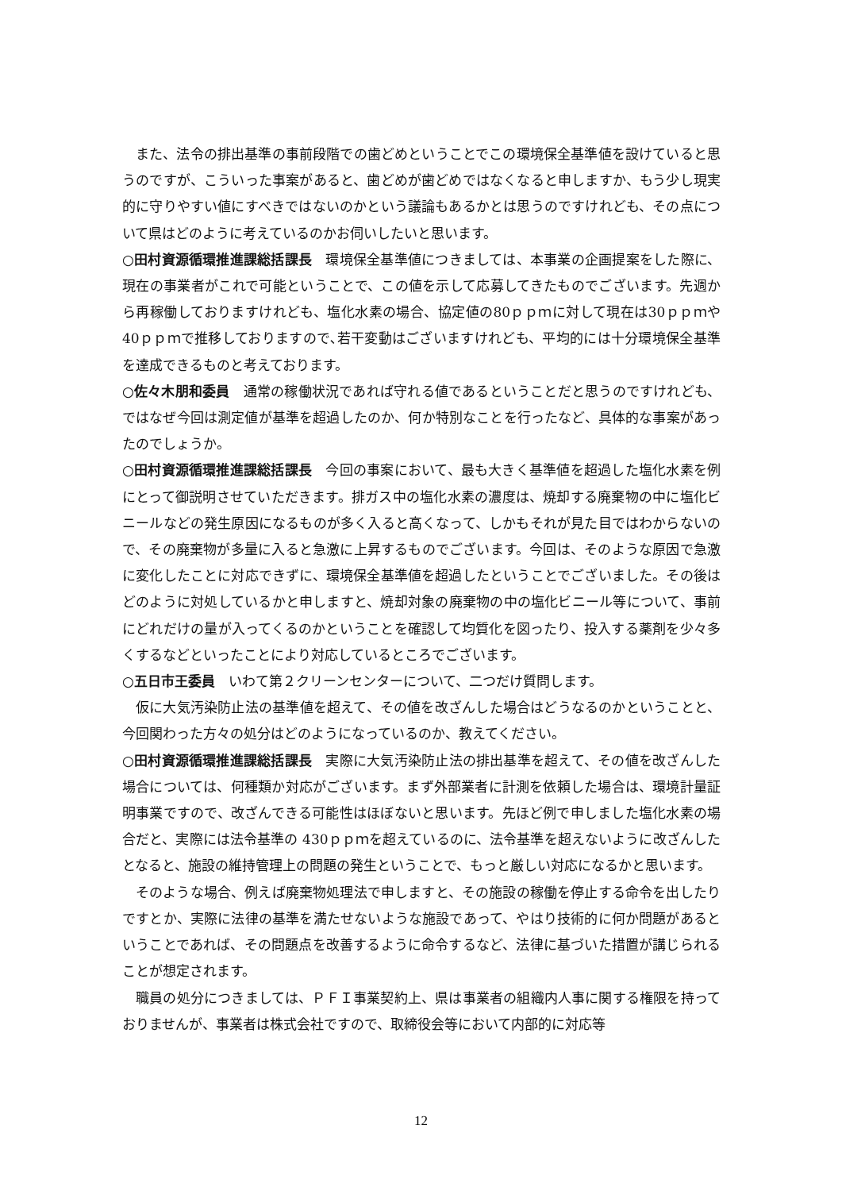また、法令の排出基準の事前段階での歯どめということでこの環境保全基準値を設けていると思うのですが、こういった事案があると、歯どめが歯どめではなくなると申しますか、もう少し現実的に守りやすい値にすべきではないのかという議論もあるかとは思うのですけれども、その点について県はどのように考えているのかお伺いしたいと思います。
○田村資源循環推進課総括課長　環境保全基準値につきましては、本事業の企画提案をした際に、現在の事業者がこれで可能ということで、この値を示して応募してきたものでございます。先週から再稼働しておりますけれども、塩化水素の場合、協定値の80ｐｐｍに対して現在は30ｐｐｍや40ｐｐｍで推移しておりますので､若干変動はございますけれども、平均的には十分環境保全基準を達成できるものと考えております。
○佐々木朋和委員　通常の稼働状況であれば守れる値であるということだと思うのですけれども、ではなぜ今回は測定値が基準を超過したのか、何か特別なことを行ったなど、具体的な事案があったのでしょうか。
○田村資源循環推進課総括課長　今回の事案において、最も大きく基準値を超過した塩化水素を例にとって御説明させていただきます。排ガス中の塩化水素の濃度は、焼却する廃棄物の中に塩化ビニールなどの発生原因になるものが多く入ると高くなって、しかもそれが見た目ではわからないので、その廃棄物が多量に入ると急激に上昇するものでございます。今回は、そのような原因で急激に変化したことに対応できずに、環境保全基準値を超過したということでございました。その後はどのように対処しているかと申しますと、焼却対象の廃棄物の中の塩化ビニール等について、事前にどれだけの量が入ってくるのかということを確認して均質化を図ったり、投入する薬剤を少々多くするなどといったことにより対応しているところでございます。
○五日市王委員　いわて第２クリーンセンターについて、二つだけ質問します。
仮に大気汚染防止法の基準値を超えて、その値を改ざんした場合はどうなるのかということと、今回関わった方々の処分はどのようになっているのか、教えてください。
○田村資源循環推進課総括課長　実際に大気汚染防止法の排出基準を超えて、その値を改ざんした場合については、何種類か対応がございます。まず外部業者に計測を依頼した場合は、環境計量証明事業ですので、改ざんできる可能性はほぼないと思います。先ほど例で申しました塩化水素の場合だと、実際には法令基準の 430ｐｐｍを超えているのに、法令基準を超えないように改ざんしたとなると、施設の維持管理上の問題の発生ということで、もっと厳しい対応になるかと思います。
そのような場合、例えば廃棄物処理法で申しますと、その施設の稼働を停止する命令を出したりですとか、実際に法律の基準を満たせないような施設であって、やはり技術的に何か問題があるということであれば、その問題点を改善するように命令するなど、法律に基づいた措置が講じられることが想定されます。
職員の処分につきましては、ＰＦＩ事業契約上、県は事業者の組織内人事に関する権限を持っておりませんが、事業者は株式会社ですので、取締役会等において内部的に対応等
12